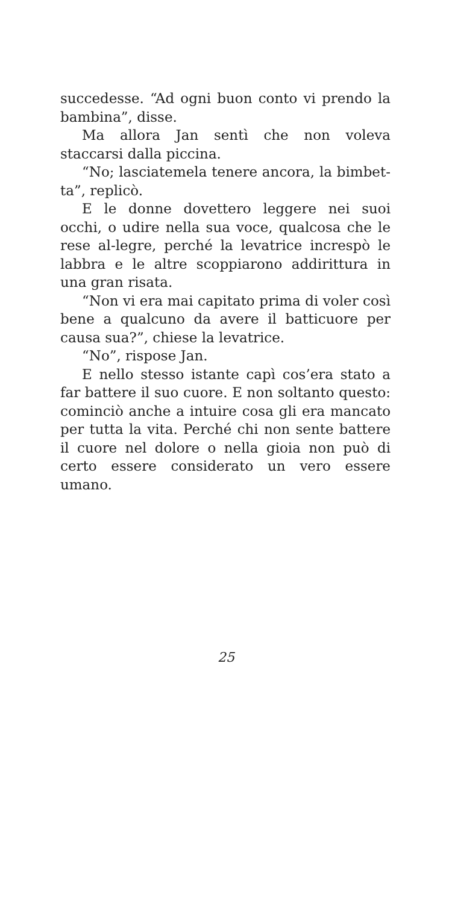succedesse. “Ad ogni buon conto vi prendo la bambina”, disse.
Ma allora Jan sentì che non voleva staccarsi dalla piccina.
“No; lasciatemela tenere ancora, la bimbet-ta”, replicò.
E le donne dovettero leggere nei suoi occhi, o udire nella sua voce, qualcosa che le rese al-legre, perché la levatrice increspò le labbra e le altre scoppiarono addirittura in una gran risata.
“Non vi era mai capitato prima di voler così bene a qualcuno da avere il batticuore per causa sua?”, chiese la levatrice.
“No”, rispose Jan.
E nello stesso istante capì cos’era stato a far battere il suo cuore. E non soltanto questo: cominciò anche a intuire cosa gli era mancato per tutta la vita. Perché chi non sente battere il cuore nel dolore o nella gioia non può di certo essere considerato un vero essere umano.
25